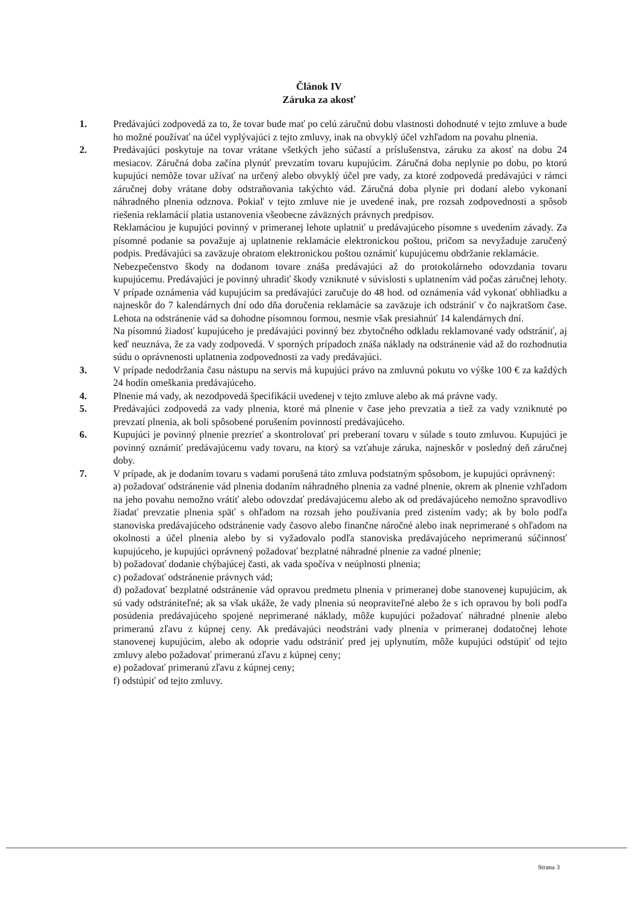Článok IV
Záruka za akosť
1. Predávajúci zodpovedá za to, že tovar bude mať po celú záručnú dobu vlastnosti dohodnuté v tejto zmluve a bude ho možné používať na účel vyplývajúci z tejto zmluvy, inak na obvyklý účel vzhľadom na povahu plnenia.
2. Predávajúci poskytuje na tovar vrátane všetkých jeho súčastí a príslušenstva, záruku za akosť na dobu 24 mesiacov. Záručná doba začína plynúť prevzatím tovaru kupujúcim. Záručná doba neplynie po dobu, po ktorú kupujúci nemôže tovar užívať na určený alebo obvyklý účel pre vady, za ktoré zodpovedá predávajúci v rámci záručnej doby vrátane doby odstraňovania takýchto vád. Záručná doba plynie pri dodaní alebo vykonaní náhradného plnenia odznova. Pokiaľ v tejto zmluve nie je uvedené inak, pre rozsah zodpovednosti a spôsob riešenia reklamácií platia ustanovenia všeobecne záväzných právnych predpisov.
Reklamáciou je kupujúci povinný v primeranej lehote uplatniť u predávajúceho písomne s uvedením závady. Za písomné podanie sa považuje aj uplatnenie reklamácie elektronickou poštou, pričom sa nevyžaduje zaručený podpis. Predávajúci sa zaväzuje obratom elektronickou poštou oznámiť kupujúcemu obdržanie reklamácie.
Nebezpečenstvo škody na dodanom tovare znáša predávajúci až do protokolárneho odovzdania tovaru kupujúcemu. Predávajúci je povinný uhradiť škody vzniknuté v súvislosti s uplatnením vád počas záručnej lehoty.
V prípade oznámenia vád kupujúcim sa predávajúci zaručuje do 48 hod. od oznámenia vád vykonať obhliadku a najneskôr do 7 kalendárnych dní odo dňa doručenia reklamácie sa zaväzuje ich odstrániť v čo najkratšom čase. Lehota na odstránenie vád sa dohodne písomnou formou, nesmie však presiahnúť 14 kalendárnych dní.
Na písomnú žiadosť kupujúceho je predávajúci povinný bez zbytočného odkladu reklamované vady odstrániť, aj keď neuznáva, že za vady zodpovedá. V sporných prípadoch znáša náklady na odstránenie vád až do rozhodnutia súdu o oprávnenosti uplatnenia zodpovednosti za vady predávajúci.
3. V prípade nedodržania času nástupu na servis má kupujúci právo na zmluvnú pokutu vo výške 100 € za každých 24 hodín omeškania predávajúceho.
4. Plnenie má vady, ak nezodpovedá špecifikácii uvedenej v tejto zmluve alebo ak má právne vady.
5. Predávajúci zodpovedá za vady plnenia, ktoré má plnenie v čase jeho prevzatia a tiež za vady vzniknuté po prevzatí plnenia, ak boli spôsobené porušením povinností predávajúceho.
6. Kupujúci je povinný plnenie prezrieť a skontrolovať pri preberaní tovaru v súlade s touto zmluvou. Kupujúci je povinný oznámiť predávajúcemu vady tovaru, na ktorý sa vzťahuje záruka, najneskôr v posledný deň záručnej doby.
7. V prípade, ak je dodaním tovaru s vadami porušená táto zmluva podstatným spôsobom, je kupujúci oprávnený:
a) požadovať odstránenie vád plnenia dodaním náhradného plnenia za vadné plnenie, okrem ak plnenie vzhľadom na jeho povahu nemožno vrátiť alebo odovzdať predávajúcemu alebo ak od predávajúceho nemožno spravodlivo žiadať prevzatie plnenia späť s ohľadom na rozsah jeho používania pred zistením vady; ak by bolo podľa stanoviska predávajúceho odstránenie vady časovo alebo finančne náročné alebo inak neprimerané s ohľadom na okolnosti a účel plnenia alebo by si vyžadovalo podľa stanoviska predávajúceho neprimeranú súčinnosť kupujúceho, je kupujúci oprávnený požadovať bezplatné náhradné plnenie za vadné plnenie;
b) požadovať dodanie chýbajúcej časti, ak vada spočíva v neúplnosti plnenia;
c) požadovať odstránenie právnych vád;
d) požadovať bezplatné odstránenie vád opravou predmetu plnenia v primeranej dobe stanovenej kupujúcim, ak sú vady odstrániteľné; ak sa však ukáže, že vady plnenia sú neopraviteľné alebo že s ich opravou by boli podľa posúdenia predávajúceho spojené neprimerané náklady, môže kupujúci požadovať náhradné plnenie alebo primeranú zľavu z kúpnej ceny. Ak predávajúci neodstráni vady plnenia v primeranej dodatočnej lehote stanovenej kupujúcim, alebo ak odoprie vadu odstrániť pred jej uplynutím, môže kupujúci odstúpiť od tejto zmluvy alebo požadovať primeranú zľavu z kúpnej ceny;
e) požadovať primeranú zľavu z kúpnej ceny;
f) odstúpiť od tejto zmluvy.
Strana 3